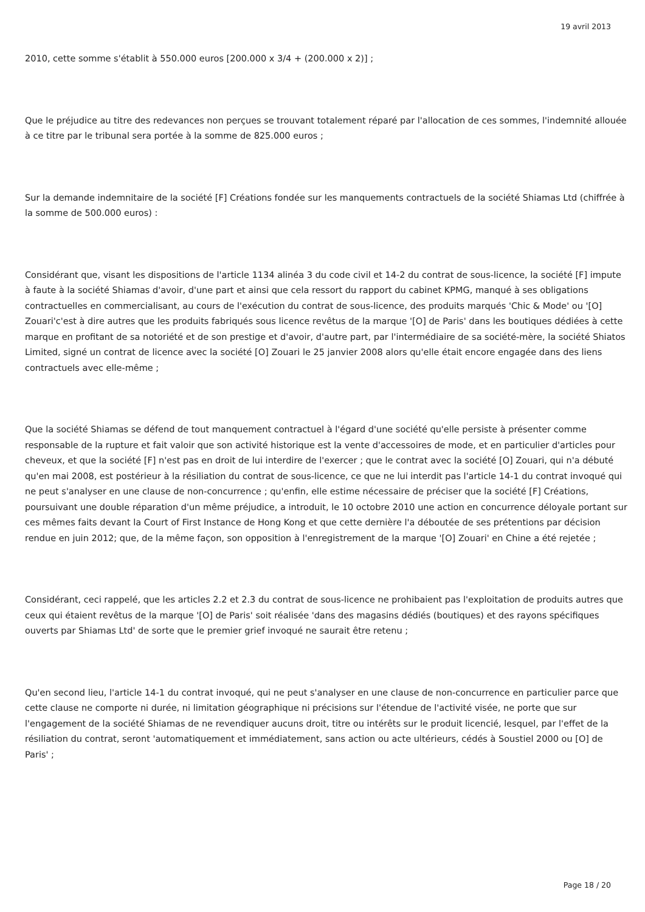19 avril 2013
2010, cette somme s'établit à 550.000 euros [200.000 x 3/4 + (200.000 x 2)] ;
Que le préjudice au titre des redevances non perçues se trouvant totalement réparé par l'allocation de ces sommes, l'indemnité allouée à ce titre par le tribunal sera portée à la somme de 825.000 euros ;
Sur la demande indemnitaire de la société [F] Créations fondée sur les manquements contractuels de la société Shiamas Ltd (chiffrée à la somme de 500.000 euros) :
Considérant que, visant les dispositions de l'article 1134 alinéa 3 du code civil et 14-2 du contrat de sous-licence, la société [F] impute à faute à la société Shiamas d'avoir, d'une part et ainsi que cela ressort du rapport du cabinet KPMG, manqué à ses obligations contractuelles en commercialisant, au cours de l'exécution du contrat de sous-licence, des produits marqués 'Chic & Mode' ou '[O] Zouari'c'est à dire autres que les produits fabriqués sous licence revêtus de la marque '[O] de Paris' dans les boutiques dédiées à cette marque en profitant de sa notoriété et de son prestige et d'avoir, d'autre part, par l'intermédiaire de sa société-mère, la société Shiatos Limited, signé un contrat de licence avec la société [O] Zouari le 25 janvier 2008 alors qu'elle était encore engagée dans des liens contractuels avec elle-même ;
Que la société Shiamas se défend de tout manquement contractuel à l'égard d'une société qu'elle persiste à présenter comme responsable de la rupture et fait valoir que son activité historique est la vente d'accessoires de mode, et en particulier d'articles pour cheveux, et que la société [F] n'est pas en droit de lui interdire de l'exercer ; que le contrat avec la société [O] Zouari, qui n'a débuté qu'en mai 2008, est postérieur à la résiliation du contrat de sous-licence, ce que ne lui interdit pas l'article 14-1 du contrat invoqué qui ne peut s'analyser en une clause de non-concurrence ; qu'enfin, elle estime nécessaire de préciser que la société [F] Créations, poursuivant une double réparation d'un même préjudice, a introduit, le 10 octobre 2010 une action en concurrence déloyale portant sur ces mêmes faits devant la Court of First Instance de Hong Kong et que cette dernière l'a déboutée de ses prétentions par décision rendue en juin 2012; que, de la même façon, son opposition à l'enregistrement de la marque '[O] Zouari' en Chine a été rejetée ;
Considérant, ceci rappelé, que les articles 2.2 et 2.3 du contrat de sous-licence ne prohibaient pas l'exploitation de produits autres que ceux qui étaient revêtus de la marque '[O] de Paris' soit réalisée 'dans des magasins dédiés (boutiques) et des rayons spécifiques ouverts par Shiamas Ltd' de sorte que le premier grief invoqué ne saurait être retenu ;
Qu'en second lieu, l'article 14-1 du contrat invoqué, qui ne peut s'analyser en une clause de non-concurrence en particulier parce que cette clause ne comporte ni durée, ni limitation géographique ni précisions sur l'étendue de l'activité visée, ne porte que sur l'engagement de la société Shiamas de ne revendiquer aucuns droit, titre ou intérêts sur le produit licencié, lesquel, par l'effet de la résiliation du contrat, seront 'automatiquement et immédiatement, sans action ou acte ultérieurs, cédés à Soustiel 2000 ou [O] de Paris' ;
Page 18 / 20